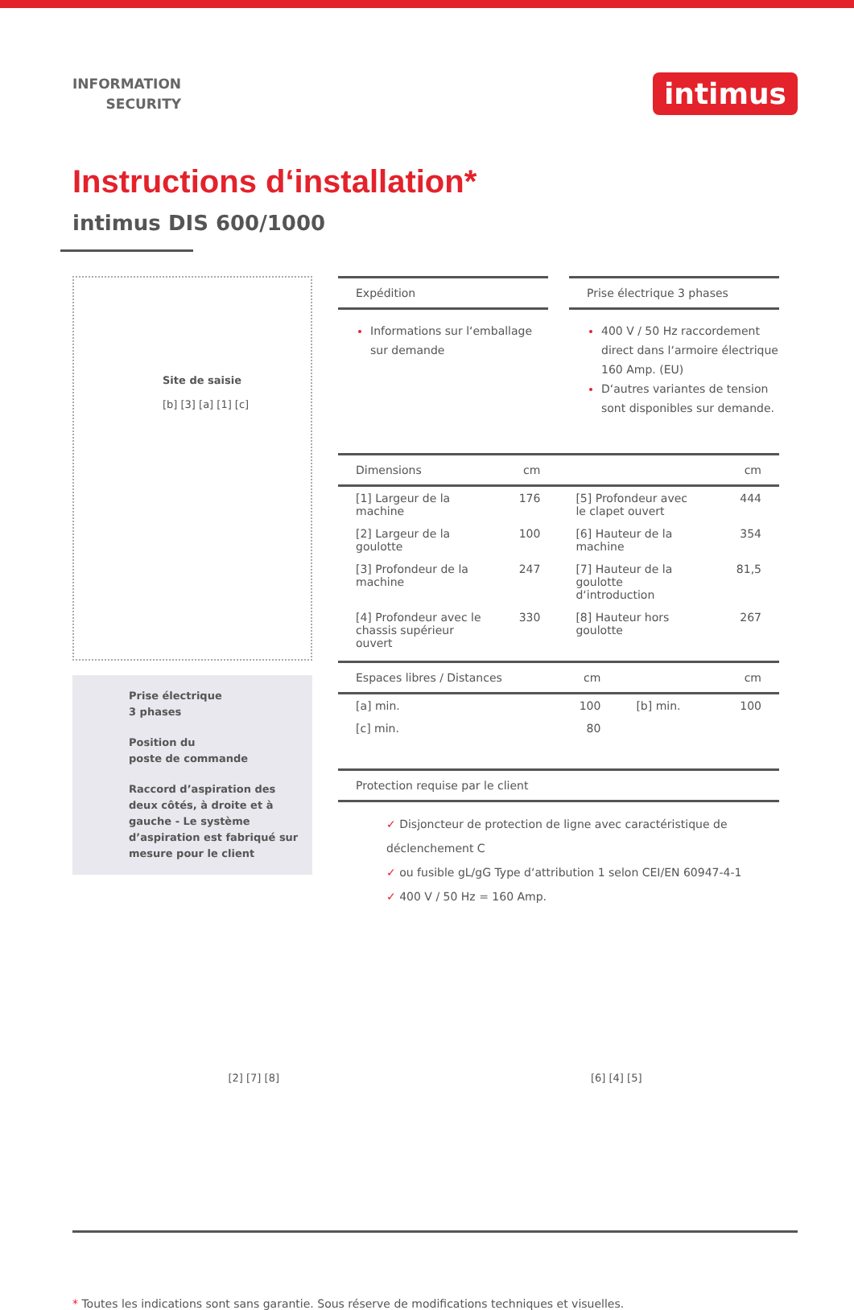INFORMATION
SECURITY
intimus
Instructions d‘installation*
intimus DIS 600/1000
Site de saisie
[b] [3] [a] [1] [c]
Prise électrique
3 phases
Position du
poste de commande
Raccord d’aspiration des deux côtés, à droite et à gauche - Le système d’aspiration est fabriqué sur mesure pour le client
Expédition
Informations sur l‘emballage sur demande
Prise électrique 3 phases
400 V / 50 Hz raccordement direct dans l‘armoire électrique 160 Amp. (EU)
D‘autres variantes de tension sont disponibles sur demande.
| Dimensions | cm | | cm |
| --- | --- | --- | --- |
| [1] Largeur de la machine | 176 | [5] Profondeur avec le clapet ouvert | 444 |
| [2] Largeur de la goulotte | 100 | [6] Hauteur de la machine | 354 |
| [3] Profondeur de la machine | 247 | [7] Hauteur de la goulotte d‘introduction | 81,5 |
| [4] Profondeur avec le chassis supérieur ouvert | 330 | [8] Hauteur hors goulotte | 267 |
| Espaces libres / Distances | cm | | cm |
| --- | --- | --- | --- |
| [a] min. | 100 | [b] min. | 100 |
| [c] min. | 80 | | |
Protection requise par le client
✓ Disjoncteur de protection de ligne avec caractéristique de déclenchement C
✓ ou fusible gL/gG Type d‘attribution 1 selon CEI/EN 60947-4-1
✓ 400 V / 50 Hz = 160 Amp.
[2] [7] [8] [6] [4] [5]
* Toutes les indications sont sans garantie. Sous réserve de modifications techniques et visuelles.